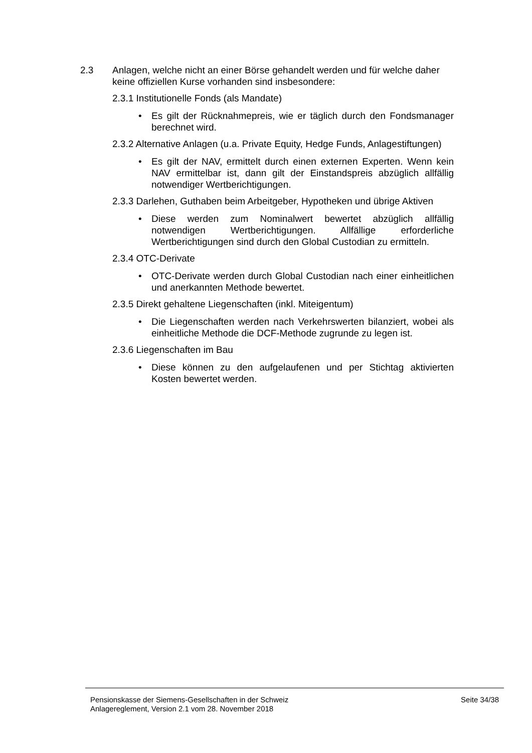2.3 Anlagen, welche nicht an einer Börse gehandelt werden und für welche daher keine offiziellen Kurse vorhanden sind insbesondere:
2.3.1 Institutionelle Fonds (als Mandate)
• Es gilt der Rücknahmepreis, wie er täglich durch den Fondsmanager berechnet wird.
2.3.2 Alternative Anlagen (u.a. Private Equity, Hedge Funds, Anlagestiftungen)
• Es gilt der NAV, ermittelt durch einen externen Experten. Wenn kein NAV ermittelbar ist, dann gilt der Einstandspreis abzüglich allfällig notwendiger Wertberichtigungen.
2.3.3 Darlehen, Guthaben beim Arbeitgeber, Hypotheken und übrige Aktiven
• Diese werden zum Nominalwert bewertet abzüglich allfällig notwendigen Wertberichtigungen. Allfällige erforderliche Wertberichtigungen sind durch den Global Custodian zu ermitteln.
2.3.4 OTC-Derivate
• OTC-Derivate werden durch Global Custodian nach einer einheitlichen und anerkannten Methode bewertet.
2.3.5 Direkt gehaltene Liegenschaften (inkl. Miteigentum)
• Die Liegenschaften werden nach Verkehrswerten bilanziert, wobei als einheitliche Methode die DCF-Methode zugrunde zu legen ist.
2.3.6 Liegenschaften im Bau
• Diese können zu den aufgelaufenen und per Stichtag aktivierten Kosten bewertet werden.
Pensionskasse der Siemens-Gesellschaften in der Schweiz
Anlagereglement, Version 2.1 vom 28. November 2018
Seite 34/38